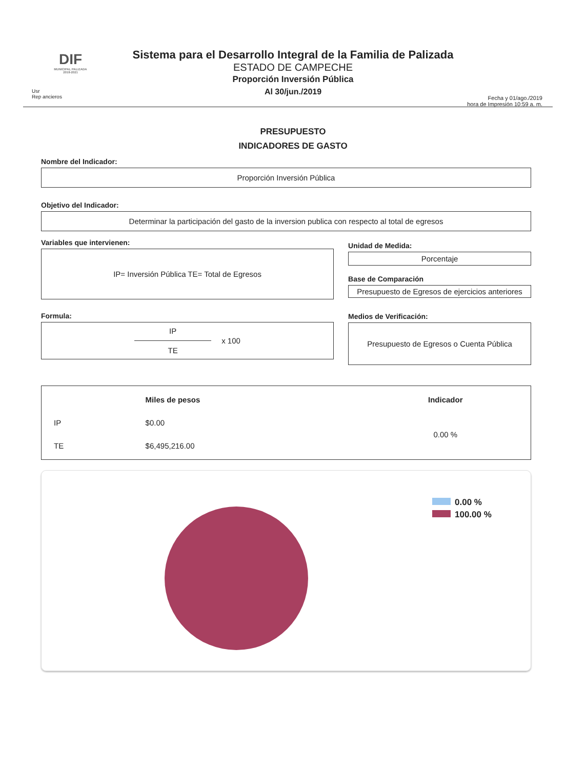DIF
MUNICIPAL PALIZADA 2018-2021
Usr
Rep ancieros
Sistema para el Desarrollo Integral de la Familia de Palizada
ESTADO DE CAMPECHE
Proporción Inversión Pública
Al 30/jun./2019
Fecha y 01/ago./2019
hora de Impresión 10:59 a. m.
PRESUPUESTO
INDICADORES DE GASTO
Nombre del Indicador:
Proporción Inversión Pública
Objetivo del Indicador:
Determinar la participación del gasto de la inversion publica con respecto al total de egresos
Variables que intervienen:
IP= Inversión Pública TE= Total de Egresos
Formula:
IP
TE
x 100
Unidad de Medida:
Porcentaje
Base de Comparación
Presupuesto de Egresos de ejercicios anteriores
Medios de Verificación:
Presupuesto de Egresos o Cuenta Pública
| | Miles de pesos | Indicador |
| --- | --- | --- |
| IP | $0.00 | 0.00 % |
| TE | $6,495,216.00 | |
0.00 %
100.00 %